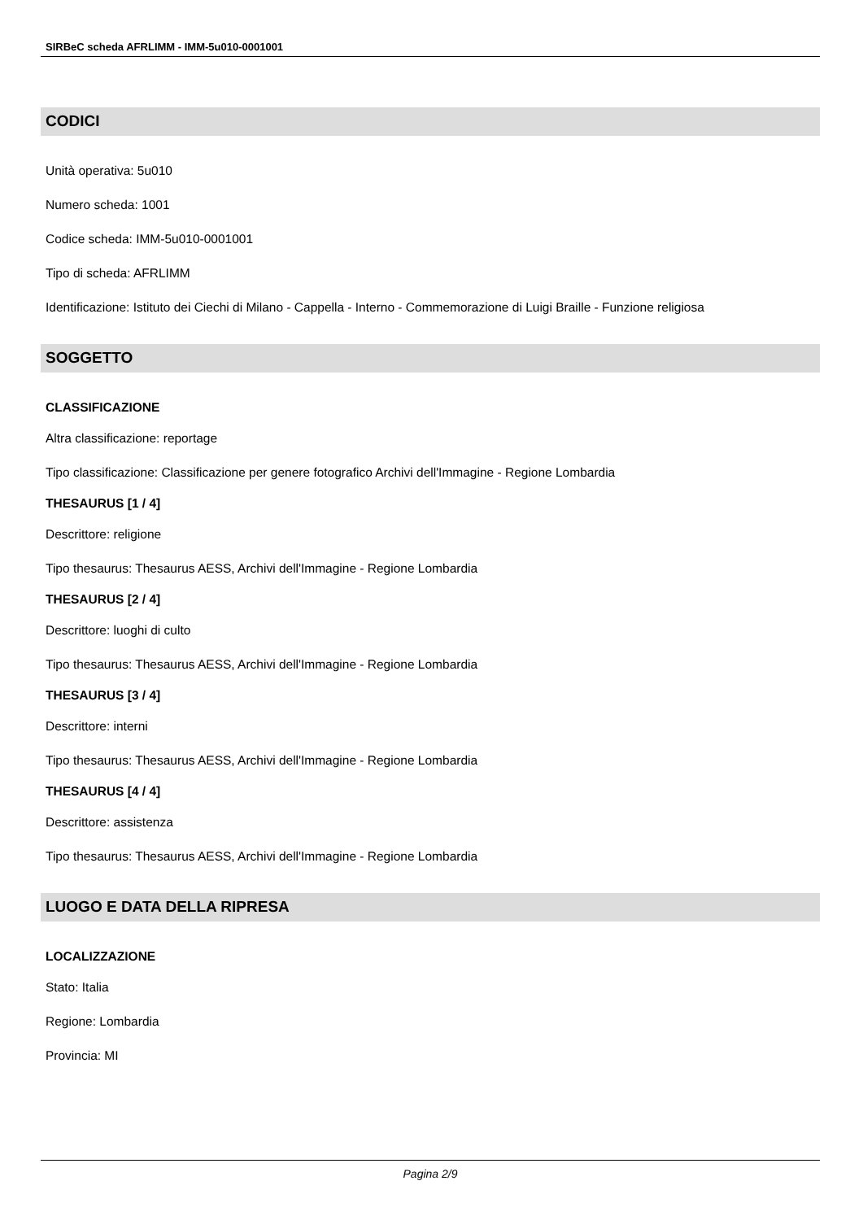SIRBeC scheda AFRLIMM - IMM-5u010-0001001
CODICI
Unità operativa: 5u010
Numero scheda: 1001
Codice scheda: IMM-5u010-0001001
Tipo di scheda: AFRLIMM
Identificazione: Istituto dei Ciechi di Milano - Cappella - Interno - Commemorazione di Luigi Braille - Funzione religiosa
SOGGETTO
CLASSIFICAZIONE
Altra classificazione: reportage
Tipo classificazione: Classificazione per genere fotografico Archivi dell'Immagine - Regione Lombardia
THESAURUS [1 / 4]
Descrittore: religione
Tipo thesaurus: Thesaurus AESS, Archivi dell'Immagine - Regione Lombardia
THESAURUS [2 / 4]
Descrittore: luoghi di culto
Tipo thesaurus: Thesaurus AESS, Archivi dell'Immagine - Regione Lombardia
THESAURUS [3 / 4]
Descrittore: interni
Tipo thesaurus: Thesaurus AESS, Archivi dell'Immagine - Regione Lombardia
THESAURUS [4 / 4]
Descrittore: assistenza
Tipo thesaurus: Thesaurus AESS, Archivi dell'Immagine - Regione Lombardia
LUOGO E DATA DELLA RIPRESA
LOCALIZZAZIONE
Stato: Italia
Regione: Lombardia
Provincia: MI
Pagina 2/9